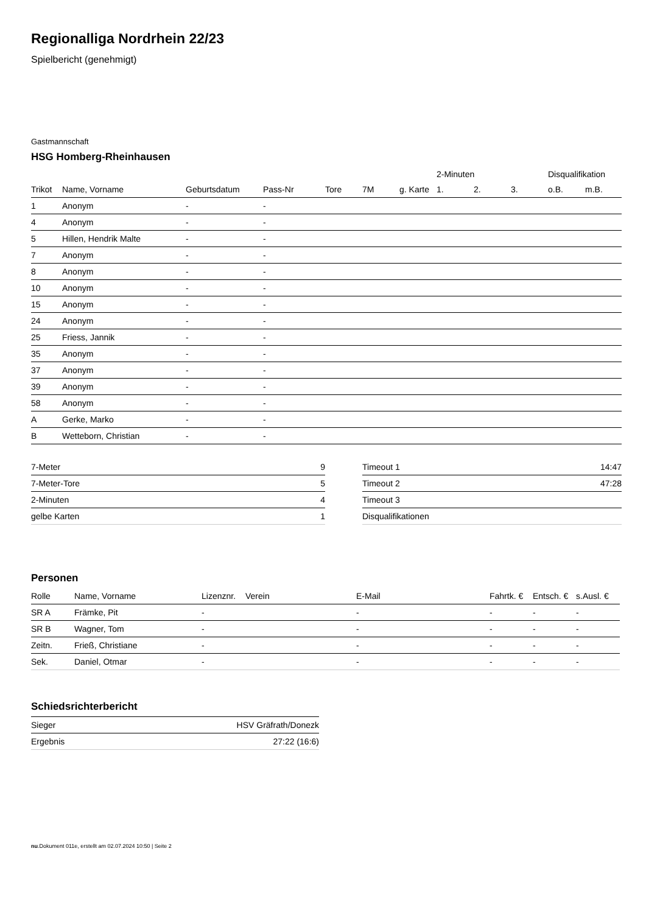Regionalliga Nordrhein 22/23
Spielbericht (genehmigt)
Gastmannschaft
HSG Homberg-Rheinhausen
| | | | | | | | 2-Minuten | | | Disqualifikation | |
| --- | --- | --- | --- | --- | --- | --- | --- | --- | --- | --- | --- |
| Trikot | Name, Vorname | Geburtsdatum | Pass-Nr | Tore | 7M | g. Karte | 1. | 2. | 3. | o.B. | m.B. |
| 1 | Anonym | - | - | | | | | | | | |
| 4 | Anonym | - | - | | | | | | | | |
| 5 | Hillen, Hendrik Malte | - | - | | | | | | | | |
| 7 | Anonym | - | - | | | | | | | | |
| 8 | Anonym | - | - | | | | | | | | |
| 10 | Anonym | - | - | | | | | | | | |
| 15 | Anonym | - | - | | | | | | | | |
| 24 | Anonym | - | - | | | | | | | | |
| 25 | Friess, Jannik | - | - | | | | | | | | |
| 35 | Anonym | - | - | | | | | | | | |
| 37 | Anonym | - | - | | | | | | | | |
| 39 | Anonym | - | - | | | | | | | | |
| 58 | Anonym | - | - | | | | | | | | |
| A | Gerke, Marko | - | - | | | | | | | | |
| B | Wetteborn, Christian | - | - | | | | | | | | |
| 7-Meter | 9 |
| 7-Meter-Tore | 5 |
| 2-Minuten | 4 |
| gelbe Karten | 1 |
| Timeout 1 | 14:47 |
| Timeout 2 | 47:28 |
| Timeout 3 | |
| Disqualifikationen | |
Personen
| Rolle | Name, Vorname | Lizenznr. | Verein | E-Mail | Fahrtk. € | Entsch. € | s.Ausl. € |
| --- | --- | --- | --- | --- | --- | --- | --- |
| SR A | Främke, Pit | - | | - | - | - | - |
| SR B | Wagner, Tom | - | | - | - | - | - |
| Zeitn. | Frieß, Christiane | - | | - | - | - | - |
| Sek. | Daniel, Otmar | - | | - | - | - | - |
Schiedsrichterbericht
| Sieger | HSV Gräfrath/Donezk |
| Ergebnis | 27:22 (16:6) |
nu.Dokument 011e, erstellt am 02.07.2024 10:50 | Seite 2